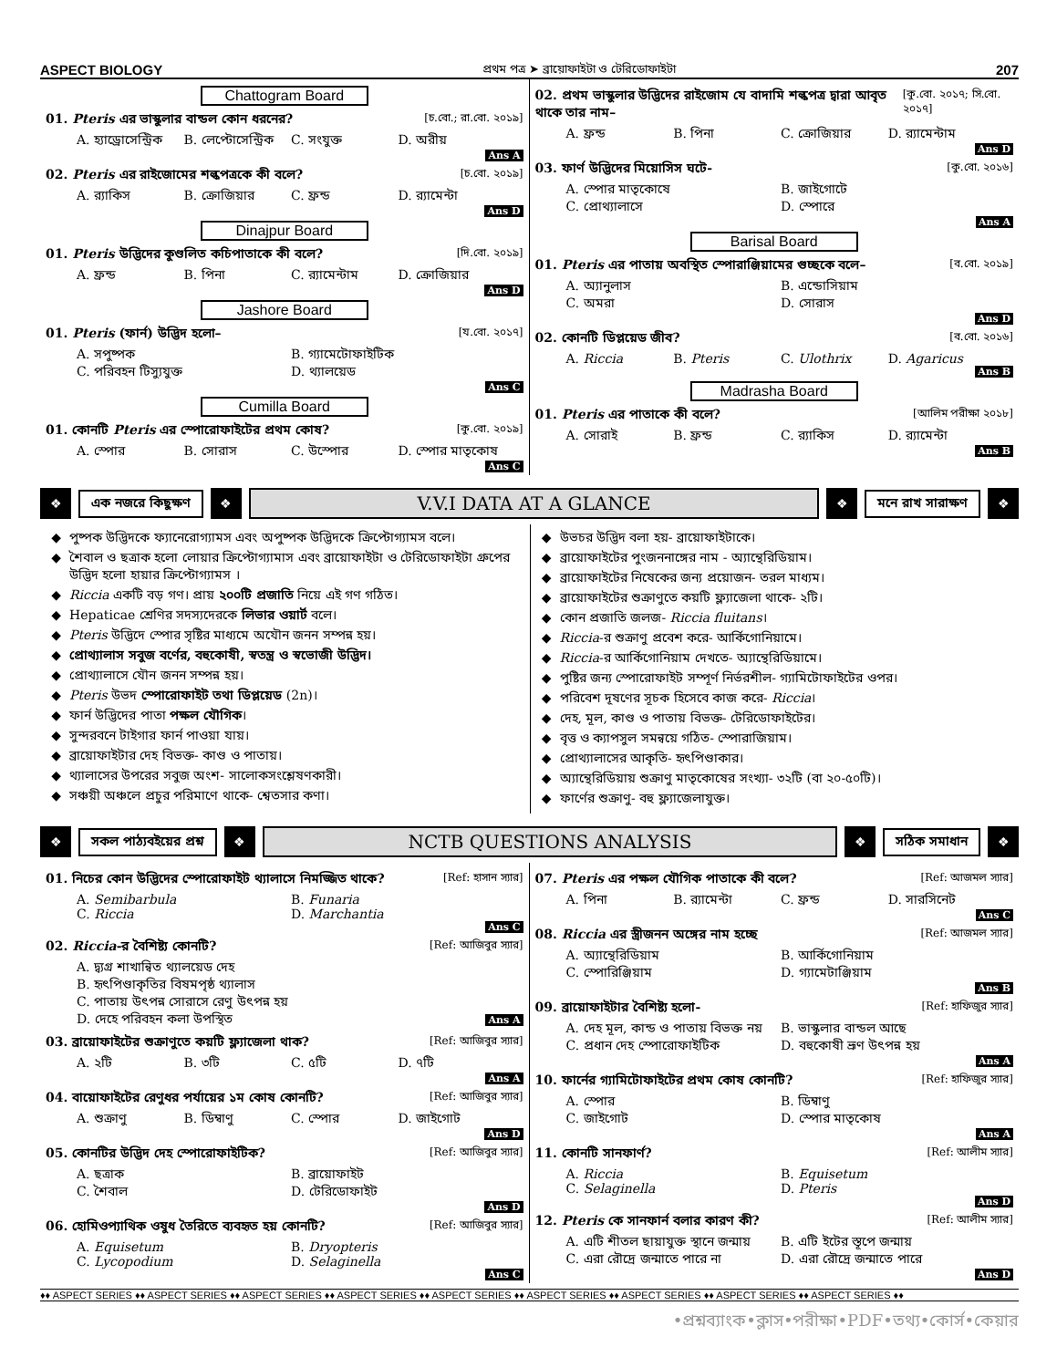ASPECT BIOLOGY প্রথম পত্র ➤ ব্রায়োফাইটা ও টেরিডোফাইটা 207
Chattogram Board
01. Pteris এর ভাস্কুলার বান্ডল কোন ধরনের? [চ.বো.; রা.বো. ২০১৯]
A. হ্যাড্রোসেন্ট্রিক B. লেপ্টোসেন্ট্রিক C. সংযুক্ত D. অরীয় Ans A
02. Pteris এর রাইজোমের শল্কপত্রকে কী বলে? [চ.বো. ২০১৯]
A. র‍্যাকিস B. ক্রোজিয়ার C. ফ্রন্ড D. র‍্যামেন্টা Ans D
Dinajpur Board
01. Pteris উদ্ভিদের কুণ্ডলিত কচিপাতাকে কী বলে? [দি.বো. ২০১৯]
A. ফ্রন্ড B. পিনা C. র‍্যামেন্টাম D. ক্রোজিয়ার Ans D
Jashore Board
01. Pteris (ফার্ন) উদ্ভিদ হলো– [য.বো. ২০১৭]
A. সপুষ্পক B. গ্যামেটোফাইটিক C. পরিবহন টিস্যুযুক্ত D. থ্যালয়েড Ans C
Cumilla Board
01. কোনটি Pteris এর স্পোরোফাইটের প্রথম কোষ? [কু.বো. ২০১৯]
A. স্পোর B. সোরাস C. উস্পোর D. স্পোর মাতৃকোষ Ans C
02. প্রথম ভাস্কুলার উদ্ভিদের রাইজোম যে বাদামি শল্কপত্র দ্বারা আবৃত থাকে তার নাম– [কু.বো. ২০১৭; সি.বো. ২০১৭]
A. ফ্রন্ড B. পিনা C. ক্রোজিয়ার D. র‍্যামেন্টাম Ans D
03. ফার্ণ উদ্ভিদের মিয়োসিস ঘটে- [কু.বো. ২০১৬]
A. স্পোর মাতৃকোষে B. জাইগোটে C. প্রোথ্যালাসে D. স্পোরে Ans A
Barisal Board
01. Pteris এর পাতায় অবস্থিত স্পোরাঞ্জিয়ামের গুচ্ছকে বলে– [ব.বো. ২০১৯]
A. অ্যানুলাস B. এন্ডোসিয়াম C. অমরা D. সোরাস Ans D
02. কোনটি ডিপ্লয়েড জীব? [ব.বো. ২০১৬]
A. Riccia B. Pteris C. Ulothrix D. Agaricus Ans B
Madrasha Board
01. Pteris এর পাতাকে কী বলে? [আলিম পরীক্ষা ২০১৮]
A. সোরাই B. ফ্রন্ড C. র‍্যাকিস D. র‍্যামেন্টা Ans B
❖ এক নজরে কিছুক্ষণ ❖ V.V.I DATA AT A GLANCE ❖ মনে রাখ সারাক্ষণ ❖
পুষ্পক উদ্ভিদকে ফ্যানেরোগ্যামস এবং অপুষ্পক উদ্ভিদকে ক্রিপ্টোগ্যামস বলে।
শৈবাল ও ছত্রাক হলো লোয়ার ক্রিপ্টোগ্যামাস এবং ব্রায়োফাইটা ও টেরিডোফাইটা গ্রুপের উদ্ভিদ হলো হায়ার ক্রিপ্টোগ্যামস ।
Riccia একটি বড় গণ। প্রায় ২০০টি প্রজাতি নিয়ে এই গণ গঠিত।
Hepaticae শ্রেণির সদস্যদেরকে লিভার ওয়ার্ট বলে।
Pteris উদ্ভিদে স্পোর সৃষ্টির মাধ্যমে অযৌন জনন সম্পন্ন হয়।
প্রোথ্যালাস সবুজ বর্ণের, বহুকোষী, স্বতন্ত্র ও স্বভোজী উদ্ভিদ।
প্রোথ্যালাসে যৌন জনন সম্পন্ন হয়।
Pteris উভদ স্পোরোফাইট তথা ডিপ্লয়েড (2n)।
ফার্ন উদ্ভিদের পাতা পক্ষল যৌগিক।
সুন্দরবনে টাইগার ফার্ন পাওয়া যায়।
ব্রায়োফাইটার দেহ বিভক্ত- কাণ্ড ও পাতায়।
থ্যালাসের উপরের সবুজ অংশ- সালোকসংশ্লেষণকারী।
সঞ্চয়ী অঞ্চলে প্রচুর পরিমাণে থাকে- শ্বেতসার কণা।
উভচর উদ্ভিদ বলা হয়- ব্রায়োফাইটাকে।
ব্রায়োফাইটের পুংজননাঙ্গের নাম - অ্যান্থেরিডিয়াম।
ব্রায়োফাইটের নিষেকের জন্য প্রয়োজন- তরল মাধ্যম।
ব্রায়োফাইটের শুক্রাণুতে কয়টি ফ্ল্যাজেলা থাকে- ২টি।
কোন প্রজাতি জলজ- Riccia fluitans।
Riccia-র শুক্রাণু প্রবেশ করে- আর্কিগোনিয়ামে।
Riccia-র আর্কিগোনিয়াম দেখতে- অ্যান্থেরিডিয়ামে।
পুষ্টির জন্য স্পোরোফাইট সম্পূর্ণ নির্ভরশীল- গ্যামিটোফাইটের ওপর।
পরিবেশ দূষণের সূচক হিসেবে কাজ করে- Riccia।
দেহ, মূল, কাণ্ড ও পাতায় বিভক্ত- টেরিডোফাইটের।
বৃত্ত ও ক্যাপসুল সমন্বয়ে গঠিত- স্পোরাজিয়াম।
প্রোথ্যালাসের আকৃতি- হৃৎপিণ্ডাকার।
অ্যান্থেরিডিয়ায় শুক্রাণু মাতৃকোষের সংখ্যা- ৩২টি (বা ২০-৫০টি)।
ফার্ণের শুক্রাণু- বহু ফ্ল্যাজেলাযুক্ত।
❖ সকল পাঠ্যবইয়ের প্রশ্ন ❖ NCTB QUESTIONS ANALYSIS ❖ সঠিক সমাধান ❖
01. নিচের কোন উদ্ভিদের স্পোরোফাইট থ্যালাসে নিমজ্জিত থাকে? [Ref: হাসান স্যার]
A. Semibarbula B. Funaria C. Riccia D. Marchantia Ans C
02. Riccia-র বৈশিষ্ট্য কোনটি? [Ref: আজিবুর স্যার]
A. দ্ব্যগ্র শাখান্বিত থ্যালয়েড দেহ B. হৃৎপিণ্ডাকৃতির বিষমপৃষ্ঠ থ্যালাস C. পাতায় উৎপন্ন সোরাসে রেণু উৎপন্ন হয় D. দেহে পরিবহন কলা উপস্থিত Ans A
03. ব্রায়োফাইটের শুক্রাণুতে কয়টি ফ্ল্যাজেলা থাক? [Ref: আজিবুর স্যার]
A. ২টি B. ৩টি C. ৫টি D. ৭টি Ans A
04. বায়োফাইটের রেণুধর পর্যায়ের ১ম কোষ কোনটি? [Ref: আজিবুর স্যার]
A. শুক্রাণু B. ডিম্বাণু C. স্পোর D. জাইগোট Ans D
05. কোনটির উদ্ভিদ দেহ স্পোরোফাইটিক? [Ref: আজিবুর স্যার]
A. ছত্রাক B. ব্রায়োফাইট C. শৈবাল D. টেরিডোফাইট Ans D
06. হোমিওপ্যাথিক ওষুধ তৈরিতে ব্যবহৃত হয় কোনটি? [Ref: আজিবুর স্যার]
A. Equisetum B. Dryopteris C. Lycopodium D. Selaginella Ans C
07. Pteris এর পক্ষল যৌগিক পাতাকে কী বলে? [Ref: আজমল স্যার]
A. পিনা B. র‍্যামেন্টা C. ফ্রন্ড D. সারসিনেট Ans C
08. Riccia এর স্ত্রীজনন অঙ্গের নাম হচ্ছে [Ref: আজমল স্যার]
A. অ্যান্থেরিডিয়াম B. আর্কিগোনিয়াম C. স্পোরিঞ্জিয়াম D. গ্যামেটাঞ্জিয়াম Ans B
09. ব্রায়োফাইটার বৈশিষ্ট্য হলো- [Ref: হাফিজুর স্যার]
A. দেহ মূল, কান্ড ও পাতায় বিভক্ত নয় B. ভাস্কুলার বান্ডল আছে C. প্রধান দেহ স্পোরোফাইটিক D. বহুকোষী ভ্রূণ উৎপন্ন হয় Ans A
10. ফার্নের গ্যামিটোফাইটের প্রথম কোষ কোনটি? [Ref: হাফিজুর স্যার]
A. স্পোর B. ডিম্বাণু C. জাইগোট D. স্পোর মাতৃকোষ Ans A
11. কোনটি সানফার্ণ? [Ref: আলীম স্যার]
A. Riccia B. Equisetum C. Selaginella D. Pteris Ans D
12. Pteris কে সানফার্ন বলার কারণ কী? [Ref: আলীম স্যার]
A. এটি শীতল ছায়াযুক্ত স্থানে জন্মায় B. এটি ইটের স্তূপে জন্মায় C. এরা রৌদ্রে জন্মাতে পারে না D. এরা রৌদ্রে জন্মাতে পারে Ans D
♦♦ ASPECT SERIES ♦♦ ASPECT SERIES ♦♦ ASPECT SERIES ♦♦ ASPECT SERIES ♦♦ ASPECT SERIES ♦♦ ASPECT SERIES ♦♦ ASPECT SERIES ♦♦ ASPECT SERIES ♦♦ ASPECT SERIES ♦♦
•প্রশ্নব্যাংক•ক্লাস•পরীক্ষা•PDF•তথ্য•কোর্স•কেয়ার